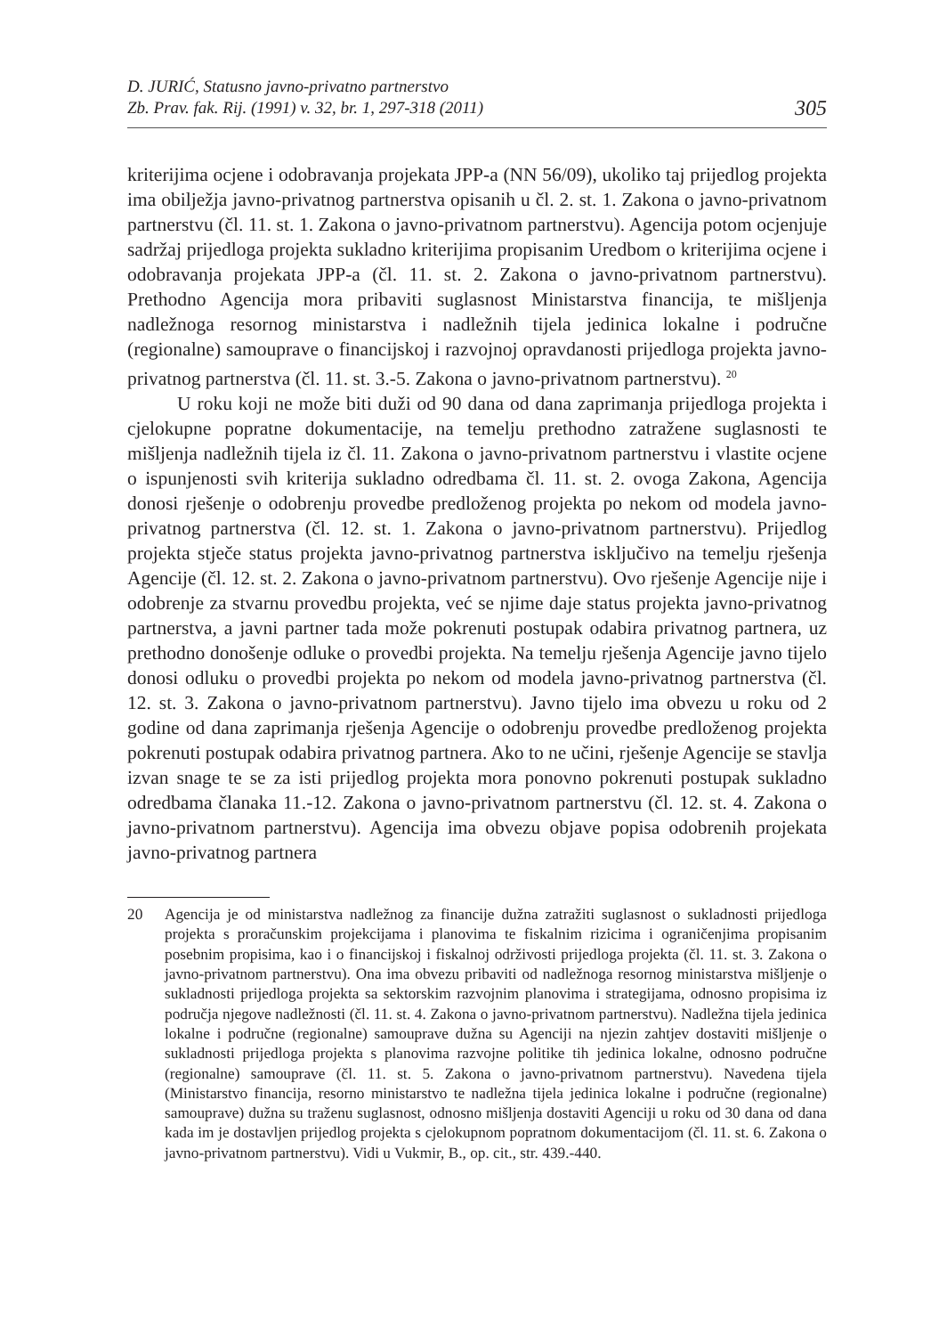D. JURIĆ, Statusno javno-privatno partnerstvo
Zb. Prav. fak. Rij. (1991) v. 32, br. 1, 297-318 (2011)
305
kriterijima ocjene i odobravanja projekata JPP-a (NN 56/09), ukoliko taj prijedlog projekta ima obilježja javno-privatnog partnerstva opisanih u čl. 2. st. 1. Zakona o javno-privatnom partnerstvu (čl. 11. st. 1. Zakona o javno-privatnom partnerstvu). Agencija potom ocjenjuje sadržaj prijedloga projekta sukladno kriterijima propisanim Uredbom o kriterijima ocjene i odobravanja projekata JPP-a (čl. 11. st. 2. Zakona o javno-privatnom partnerstvu). Prethodno Agencija mora pribaviti suglasnost Ministarstva financija, te mišljenja nadležnoga resornog ministarstva i nadležnih tijela jedinica lokalne i područne (regionalne) samouprave o financijskoj i razvojnoj opravdanosti prijedloga projekta javno-privatnog partnerstva (čl. 11. st. 3.-5. Zakona o javno-privatnom partnerstvu). <sup>20</sup>
U roku koji ne može biti duži od 90 dana od dana zaprimanja prijedloga projekta i cjelokupne popratne dokumentacije, na temelju prethodno zatražene suglasnosti te mišljenja nadležnih tijela iz čl. 11. Zakona o javno-privatnom partnerstvu i vlastite ocjene o ispunjenosti svih kriterija sukladno odredbama čl. 11. st. 2. ovoga Zakona, Agencija donosi rješenje o odobrenju provedbe predloženog projekta po nekom od modela javno-privatnog partnerstva (čl. 12. st. 1. Zakona o javno-privatnom partnerstvu). Prijedlog projekta stječe status projekta javno-privatnog partnerstva isključivo na temelju rješenja Agencije (čl. 12. st. 2. Zakona o javno-privatnom partnerstvu). Ovo rješenje Agencije nije i odobrenje za stvarnu provedbu projekta, već se njime daje status projekta javno-privatnog partnerstva, a javni partner tada može pokrenuti postupak odabira privatnog partnera, uz prethodno donošenje odluke o provedbi projekta. Na temelju rješenja Agencije javno tijelo donosi odluku o provedbi projekta po nekom od modela javno-privatnog partnerstva (čl. 12. st. 3. Zakona o javno-privatnom partnerstvu). Javno tijelo ima obvezu u roku od 2 godine od dana zaprimanja rješenja Agencije o odobrenju provedbe predloženog projekta pokrenuti postupak odabira privatnog partnera. Ako to ne učini, rješenje Agencije se stavlja izvan snage te se za isti prijedlog projekta mora ponovno pokrenuti postupak sukladno odredbama članaka 11.-12. Zakona o javno-privatnom partnerstvu (čl. 12. st. 4. Zakona o javno-privatnom partnerstvu). Agencija ima obvezu objave popisa odobrenih projekata javno-privatnog partnera
20 Agencija je od ministarstva nadležnog za financije dužna zatražiti suglasnost o sukladnosti prijedloga projekta s proračunskim projekcijama i planovima te fiskalnim rizicima i ograničenjima propisanim posebnim propisima, kao i o financijskoj i fiskalnoj održivosti prijedloga projekta (čl. 11. st. 3. Zakona o javno-privatnom partnerstvu). Ona ima obvezu pribaviti od nadležnoga resornog ministarstva mišljenje o sukladnosti prijedloga projekta sa sektorskim razvojnim planovima i strategijama, odnosno propisima iz područja njegove nadležnosti (čl. 11. st. 4. Zakona o javno-privatnom partnerstvu). Nadležna tijela jedinica lokalne i područne (regionalne) samouprave dužna su Agenciji na njezin zahtjev dostaviti mišljenje o sukladnosti prijedloga projekta s planovima razvojne politike tih jedinica lokalne, odnosno područne (regionalne) samouprave (čl. 11. st. 5. Zakona o javno-privatnom partnerstvu). Navedena tijela (Ministarstvo financija, resorno ministarstvo te nadležna tijela jedinica lokalne i područne (regionalne) samouprave) dužna su traženu suglasnost, odnosno mišljenja dostaviti Agenciji u roku od 30 dana od dana kada im je dostavljen prijedlog projekta s cjelokupnom popratnom dokumentacijom (čl. 11. st. 6. Zakona o javno-privatnom partnerstvu). Vidi u Vukmir, B., op. cit., str. 439.-440.